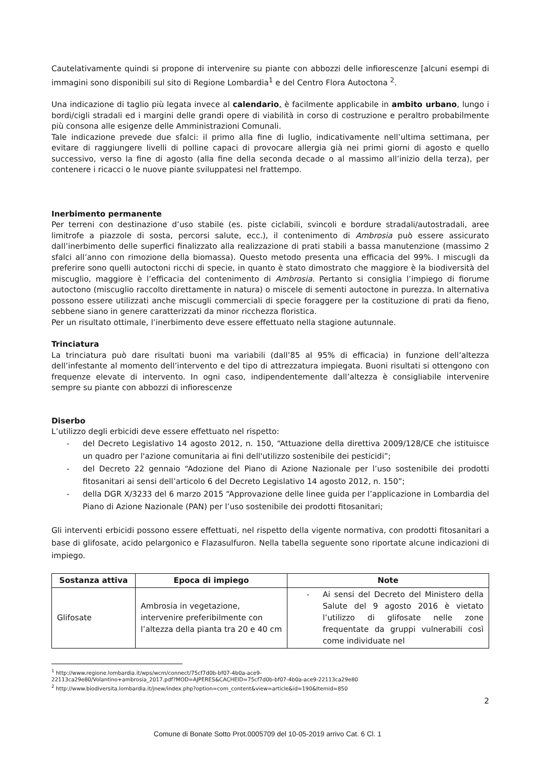Cautelativamente quindi si propone di intervenire su piante con abbozzi delle infiorescenze [alcuni esempi di immagini sono disponibili sul sito di Regione Lombardia<sup>1</sup> e del Centro Flora Autoctona <sup>2</sup>.
Una indicazione di taglio più legata invece al calendario, è facilmente applicabile in ambito urbano, lungo i bordi/cigli stradali ed i margini delle grandi opere di viabilità in corso di costruzione e peraltro probabilmente più consona alle esigenze delle Amministrazioni Comunali.
Tale indicazione prevede due sfalci: il primo alla fine di luglio, indicativamente nell’ultima settimana, per evitare di raggiungere livelli di polline capaci di provocare allergia già nei primi giorni di agosto e quello successivo, verso la fine di agosto (alla fine della seconda decade o al massimo all’inizio della terza), per contenere i ricacci o le nuove piante sviluppatesi nel frattempo.
Inerbimento permanente
Per terreni con destinazione d’uso stabile (es. piste ciclabili, svincoli e bordure stradali/autostradali, aree limitrofe a piazzole di sosta, percorsi salute, ecc.), il contenimento di Ambrosia può essere assicurato dall’inerbimento delle superfici finalizzato alla realizzazione di prati stabili a bassa manutenzione (massimo 2 sfalci all’anno con rimozione della biomassa). Questo metodo presenta una efficacia del 99%. I miscugli da preferire sono quelli autoctoni ricchi di specie, in quanto è stato dimostrato che maggiore è la biodiversità del miscuglio, maggiore è l’efficacia del contenimento di Ambrosia. Pertanto si consiglia l’impiego di fiorume autoctono (miscuglio raccolto direttamente in natura) o miscele di sementi autoctone in purezza. In alternativa possono essere utilizzati anche miscugli commerciali di specie foraggere per la costituzione di prati da fieno, sebbene siano in genere caratterizzati da minor ricchezza floristica.
Per un risultato ottimale, l’inerbimento deve essere effettuato nella stagione autunnale.
Trinciatura
La trinciatura può dare risultati buoni ma variabili (dall’85 al 95% di efficacia) in funzione dell’altezza dell’infestante al momento dell’intervento e del tipo di attrezzatura impiegata. Buoni risultati si ottengono con frequenze elevate di intervento. In ogni caso, indipendentemente dall’altezza è consigliabile intervenire sempre su piante con abbozzi di infiorescenze
Diserbo
L’utilizzo degli erbicidi deve essere effettuato nel rispetto:
- del Decreto Legislativo 14 agosto 2012, n. 150, “Attuazione della direttiva 2009/128/CE che istituisce un quadro per l'azione comunitaria ai fini dell'utilizzo sostenibile dei pesticidi”;
- del Decreto 22 gennaio “Adozione del Piano di Azione Nazionale per l’uso sostenibile dei prodotti fitosanitari ai sensi dell’articolo 6 del Decreto Legislativo 14 agosto 2012, n. 150”;
- della DGR X/3233 del 6 marzo 2015 “Approvazione delle linee guida per l’applicazione in Lombardia del Piano di Azione Nazionale (PAN) per l’uso sostenibile dei prodotti fitosanitari;
Gli interventi erbicidi possono essere effettuati, nel rispetto della vigente normativa, con prodotti fitosanitari a base di glifosate, acido pelargonico e Flazasulfuron. Nella tabella seguente sono riportate alcune indicazioni di impiego.
| Sostanza attiva | Epoca di impiego | Note |
| --- | --- | --- |
| Glifosate | Ambrosia in vegetazione, intervenire preferibilmente con l’altezza della pianta tra 20 e 40 cm | - Ai sensi del Decreto del Ministero della Salute del 9 agosto 2016 è vietato l’utilizzo di glifosate nelle zone frequentate da gruppi vulnerabili così come individuate nel |
<sup>1</sup> http://www.regione.lombardia.it/wps/wcm/connect/75cf7d0b-bf07-4b0a-ace9-
22113ca29e80/Volantino+ambrosia_2017.pdf?MOD=AJPERES&CACHEID=75cf7d0b-bf07-4b0a-ace9-22113ca29e80
<sup>2</sup> http://www.biodiversita.lombardia.it/jnew/index.php?option=com_content&view=article&id=190&Itemid=850
2
Comune di Bonate Sotto Prot.0005709 del 10-05-2019 arrivo Cat. 6 Cl. 1